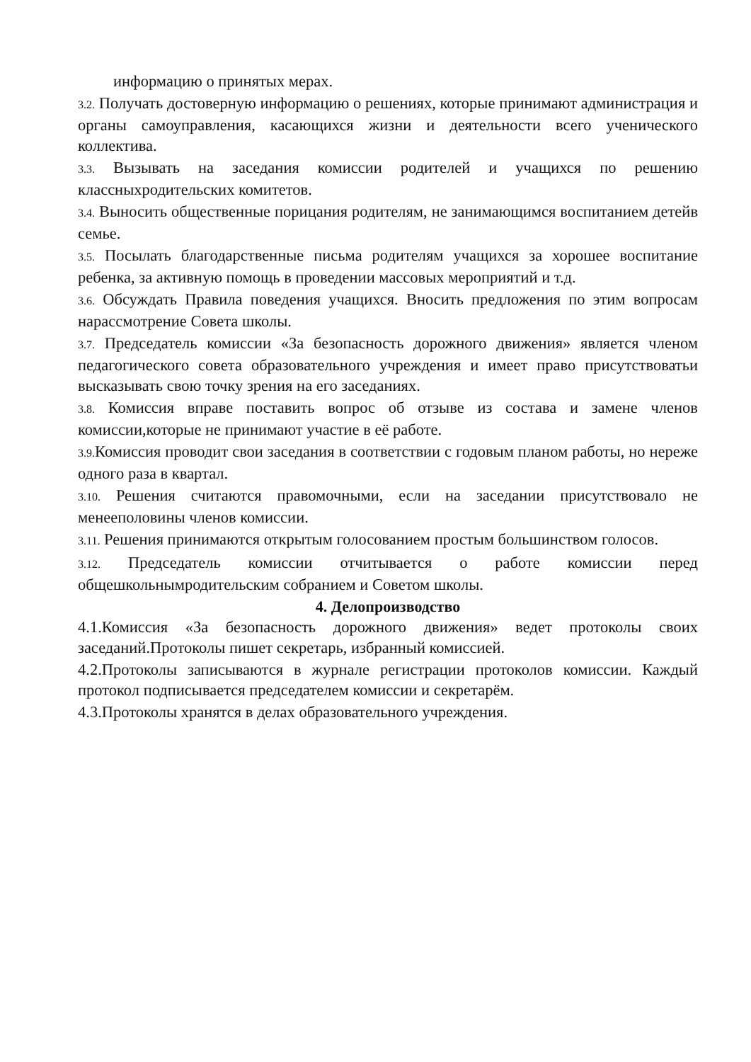информацию о принятых мерах.
3.2. Получать достоверную информацию о решениях, которые принимают администрация и органы самоуправления, касающихся жизни и деятельности всего ученического коллектива.
3.3. Вызывать на заседания комиссии родителей и учащихся по решению классныхродительских комитетов.
3.4. Выносить общественные порицания родителям, не занимающимся воспитанием детейв семье.
3.5. Посылать благодарственные письма родителям учащихся за хорошее воспитание ребенка, за активную помощь в проведении массовых мероприятий и т.д.
3.6. Обсуждать Правила поведения учащихся. Вносить предложения по этим вопросам нарассмотрение Совета школы.
3.7. Председатель комиссии «За безопасность дорожного движения» является членом педагогического совета образовательного учреждения и имеет право присутствоватьи высказывать свою точку зрения на его заседаниях.
3.8. Комиссия вправе поставить вопрос об отзыве из состава и замене членов комиссии,которые не принимают участие в её работе.
3.9. Комиссия проводит свои заседания в соответствии с годовым планом работы, но нереже одного раза в квартал.
3.10. Решения считаются правомочными, если на заседании присутствовало не менееполовины членов комиссии.
3.11. Решения принимаются открытым голосованием простым большинством голосов.
3.12. Председатель комиссии отчитывается о работе комиссии перед общешкольнымродительским собранием и Советом школы.
4. Делопроизводство
4.1.Комиссия «За безопасность дорожного движения» ведет протоколы своих заседаний.Протоколы пишет секретарь, избранный комиссией.
4.2.Протоколы записываются в журнале регистрации протоколов комиссии. Каждый протокол подписывается председателем комиссии и секретарём.
4.3.Протоколы хранятся в делах образовательного учреждения.